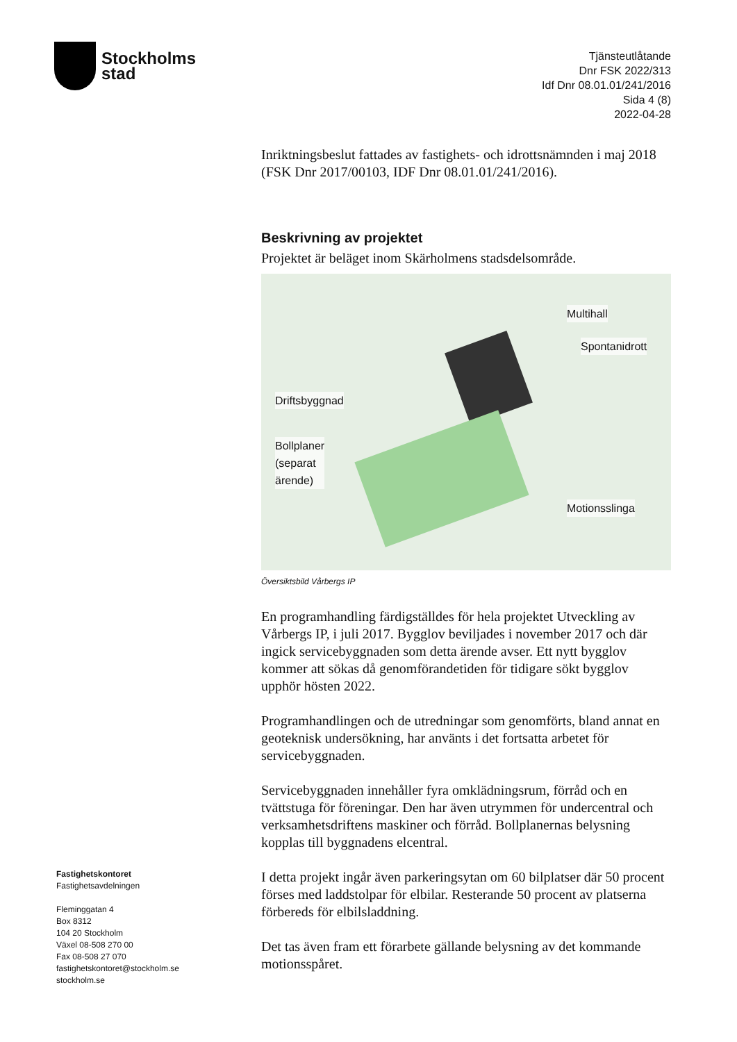Stockholms
stad
Tjänsteutlåtande
Dnr FSK 2022/313
Idf Dnr 08.01.01/241/2016
Sida 4 (8)
2022-04-28
Inriktningsbeslut fattades av fastighets- och idrottsnämnden i maj 2018 (FSK Dnr 2017/00103, IDF Dnr 08.01.01/241/2016).
Beskrivning av projektet
Projektet är beläget inom Skärholmens stadsdelsområde.
Multihall
Spontanidrott
Driftsbyggnad
Bollplaner
(separat
ärende)
Motionsslinga
Översiktsbild Vårbergs IP
En programhandling färdigställdes för hela projektet Utveckling av Vårbergs IP, i juli 2017. Bygglov beviljades i november 2017 och där ingick servicebyggnaden som detta ärende avser. Ett nytt bygglov kommer att sökas då genomförandetiden för tidigare sökt bygglov upphör hösten 2022.
Programhandlingen och de utredningar som genomförts, bland annat en geoteknisk undersökning, har använts i det fortsatta arbetet för servicebyggnaden.
Servicebyggnaden innehåller fyra omklädningsrum, förråd och en tvättstuga för föreningar. Den har även utrymmen för undercentral och verksamhetsdriftens maskiner och förråd. Bollplanernas belysning kopplas till byggnadens elcentral.
I detta projekt ingår även parkeringsytan om 60 bilplatser där 50 procent förses med laddstolpar för elbilar. Resterande 50 procent av platserna förbereds för elbilsladdning.
Det tas även fram ett förarbete gällande belysning av det kommande motionsspåret.
Fastighetskontoret
Fastighetsavdelningen
Fleminggatan 4
Box 8312
104 20 Stockholm
Växel 08-508 270 00
Fax 08-508 27 070
fastighetskontoret@stockholm.se
stockholm.se